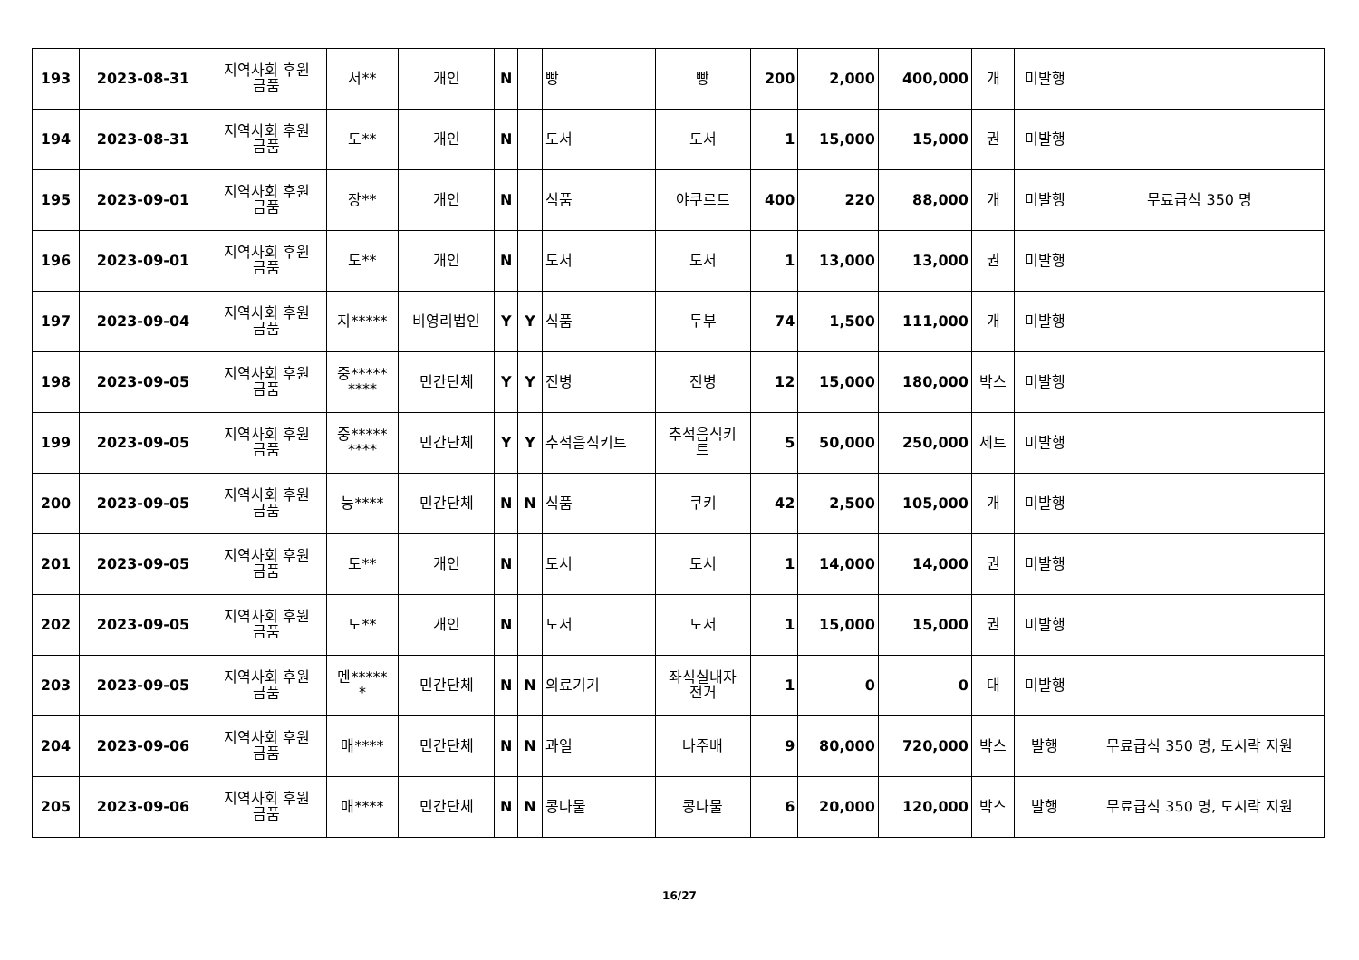| 193 | 2023-08-31 | 지역사회 후원 금품 | 서** | 개인 | N | | 빵 | 빵 | 200 | 2,000 | 400,000 | 개 | 미발행 | |
| 194 | 2023-08-31 | 지역사회 후원 금품 | 도** | 개인 | N | | 도서 | 도서 | 1 | 15,000 | 15,000 | 권 | 미발행 | |
| 195 | 2023-09-01 | 지역사회 후원 금품 | 장** | 개인 | N | | 식품 | 야쿠르트 | 400 | 220 | 88,000 | 개 | 미발행 | 무료급식 350 명 |
| 196 | 2023-09-01 | 지역사회 후원 금품 | 도** | 개인 | N | | 도서 | 도서 | 1 | 13,000 | 13,000 | 권 | 미발행 | |
| 197 | 2023-09-04 | 지역사회 후원 금품 | 지***** | 비영리법인 | Y | Y | 식품 | 두부 | 74 | 1,500 | 111,000 | 개 | 미발행 | |
| 198 | 2023-09-05 | 지역사회 후원 금품 | 중***** **** | 민간단체 | Y | Y | 전병 | 전병 | 12 | 15,000 | 180,000 | 박스 | 미발행 | |
| 199 | 2023-09-05 | 지역사회 후원 금품 | 중***** **** | 민간단체 | Y | Y | 추석음식키트 | 추석음식키 트 | 5 | 50,000 | 250,000 | 세트 | 미발행 | |
| 200 | 2023-09-05 | 지역사회 후원 금품 | 능**** | 민간단체 | N | N | 식품 | 쿠키 | 42 | 2,500 | 105,000 | 개 | 미발행 | |
| 201 | 2023-09-05 | 지역사회 후원 금품 | 도** | 개인 | N | | 도서 | 도서 | 1 | 14,000 | 14,000 | 권 | 미발행 | |
| 202 | 2023-09-05 | 지역사회 후원 금품 | 도** | 개인 | N | | 도서 | 도서 | 1 | 15,000 | 15,000 | 권 | 미발행 | |
| 203 | 2023-09-05 | 지역사회 후원 금품 | 멘***** * | 민간단체 | N | N | 의료기기 | 좌식실내자 전거 | 1 | 0 | 0 | 대 | 미발행 | |
| 204 | 2023-09-06 | 지역사회 후원 금품 | 매**** | 민간단체 | N | N | 과일 | 나주배 | 9 | 80,000 | 720,000 | 박스 | 발행 | 무료급식 350 명, 도시락 지원 |
| 205 | 2023-09-06 | 지역사회 후원 금품 | 매**** | 민간단체 | N | N | 콩나물 | 콩나물 | 6 | 20,000 | 120,000 | 박스 | 발행 | 무료급식 350 명, 도시락 지원 |
16/27